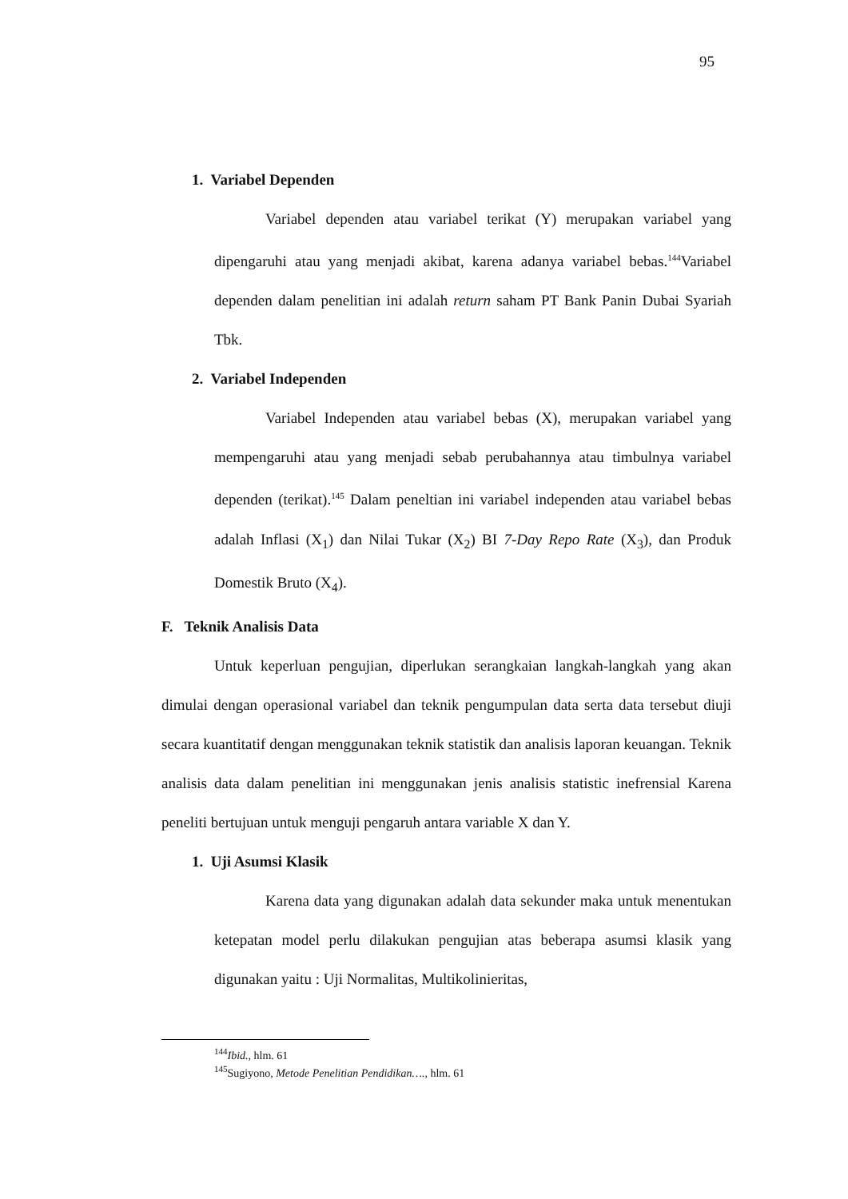95
1. Variabel Dependen
Variabel dependen atau variabel terikat (Y) merupakan variabel yang dipengaruhi atau yang menjadi akibat, karena adanya variabel bebas.<sup>144</sup>Variabel dependen dalam penelitian ini adalah return saham PT Bank Panin Dubai Syariah Tbk.
2. Variabel Independen
Variabel Independen atau variabel bebas (X), merupakan variabel yang mempengaruhi atau yang menjadi sebab perubahannya atau timbulnya variabel dependen (terikat).<sup>145</sup> Dalam peneltian ini variabel independen atau variabel bebas adalah Inflasi (X<sub>1</sub>) dan Nilai Tukar (X<sub>2</sub>) BI 7-Day Repo Rate (X<sub>3</sub>), dan Produk Domestik Bruto (X<sub>4</sub>).
F. Teknik Analisis Data
Untuk keperluan pengujian, diperlukan serangkaian langkah-langkah yang akan dimulai dengan operasional variabel dan teknik pengumpulan data serta data tersebut diuji secara kuantitatif dengan menggunakan teknik statistik dan analisis laporan keuangan. Teknik analisis data dalam penelitian ini menggunakan jenis analisis statistic inefrensial Karena peneliti bertujuan untuk menguji pengaruh antara variable X dan Y.
1. Uji Asumsi Klasik
Karena data yang digunakan adalah data sekunder maka untuk menentukan ketepatan model perlu dilakukan pengujian atas beberapa asumsi klasik yang digunakan yaitu : Uji Normalitas, Multikolinieritas,
<sup>144</sup> Ibid., hlm. 61
<sup>145</sup> Sugiyono, Metode Penelitian Pendidikan…., hlm. 61